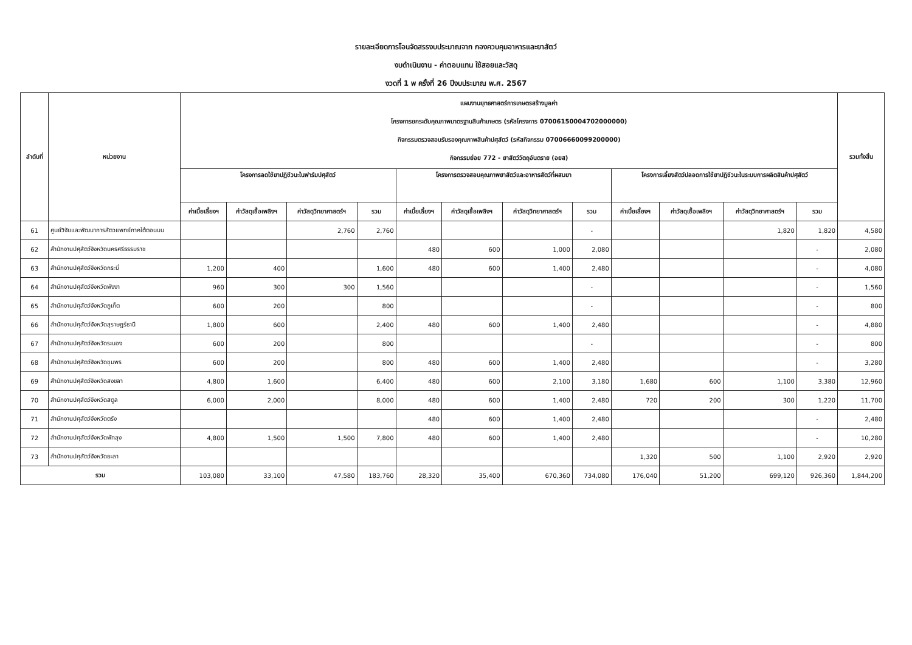รายละเอียดการโอนจัดสรรงบประมาณจาก กองควบคุมอาหารและยาสัตว์
งบดำเนินงาน - ค่าตอบแทน ใช้สอยและวัสดุ
งวดที่ 1 พ ครั้งที่ 26 ปีงบประมาณ พ.ศ. 2567
| ลำดับที่ | หน่วยงาน | แผนงานยุทธศาสตร์การเกษตรสร้างมูลค่า โครงการยกระดับคุณภาพมาตรฐานสินค้าเกษตร (รหัสโครงการ 07006150004702000000) กิจกรรมตรวจสอบรับรองคุณภาพสินค้าปศุสัตว์ (รหัสกิจกรรม 07006660099200000) กิจกรรมย่อย 772 - ยาสัตว์วัตถุอันตราย (อยส) | | | | | | | | | | | | รวมทั้งสิ้น |
| --- | --- | --- | --- | --- | --- | --- | --- | --- | --- | --- | --- | --- | --- | --- |
| | | โครงการลดใช้ยาปฏิชีวนะในฟาร์มปศุสัตว์ | | | | โครงการตรวจสอบคุณภาพยาสัตว์และอาหารสัตว์ที่ผสมยา | | | | โครงการเลี้ยงสัตว์ปลอดการใช้ยาปฏิชีวนะในระบบการผลิตสินค้าปศุสัตว์ | | | | |
| | | ค่าเบี้ยเลี้ยงฯ | ค่าวัสดุเชื้อเพลิงฯ | ค่าวัสดุวิทยาศาสตร์ฯ | รวม | ค่าเบี้ยเลี้ยงฯ | ค่าวัสดุเชื้อเพลิงฯ | ค่าวัสดุวิทยาศาสตร์ฯ | รวม | ค่าเบี้ยเลี้ยงฯ | ค่าวัสดุเชื้อเพลิงฯ | ค่าวัสดุวิทยาศาสตร์ฯ | รวม | |
| 61 | ศูนย์วิจัยและพัฒนาการสัตวแพทย์ภาคใต้ตอนบน | | | 2,760 | 2,760 | | | | - | | | 1,820 | 1,820 | 4,580 |
| 62 | สำนักงานปศุสัตว์จังหวัดนครศรีธรรมราช | | | | | 480 | 600 | 1,000 | 2,080 | | | | - | 2,080 |
| 63 | สำนักงานปศุสัตว์จังหวัดกระบี่ | 1,200 | 400 | | 1,600 | 480 | 600 | 1,400 | 2,480 | | | | - | 4,080 |
| 64 | สำนักงานปศุสัตว์จังหวัดพังงา | 960 | 300 | 300 | 1,560 | | | | - | | | | - | 1,560 |
| 65 | สำนักงานปศุสัตว์จังหวัดภูเก็ต | 600 | 200 | | 800 | | | | - | | | | - | 800 |
| 66 | สำนักงานปศุสัตว์จังหวัดสุราษฎร์ธานี | 1,800 | 600 | | 2,400 | 480 | 600 | 1,400 | 2,480 | | | | - | 4,880 |
| 67 | สำนักงานปศุสัตว์จังหวัดระนอง | 600 | 200 | | 800 | | | | - | | | | - | 800 |
| 68 | สำนักงานปศุสัตว์จังหวัดชุมพร | 600 | 200 | | 800 | 480 | 600 | 1,400 | 2,480 | | | | - | 3,280 |
| 69 | สำนักงานปศุสัตว์จังหวัดสงขลา | 4,800 | 1,600 | | 6,400 | 480 | 600 | 2,100 | 3,180 | 1,680 | 600 | 1,100 | 3,380 | 12,960 |
| 70 | สำนักงานปศุสัตว์จังหวัดสตูล | 6,000 | 2,000 | | 8,000 | 480 | 600 | 1,400 | 2,480 | 720 | 200 | 300 | 1,220 | 11,700 |
| 71 | สำนักงานปศุสัตว์จังหวัดตรัง | | | | | 480 | 600 | 1,400 | 2,480 | | | | - | 2,480 |
| 72 | สำนักงานปศุสัตว์จังหวัดพัทลุง | 4,800 | 1,500 | 1,500 | 7,800 | 480 | 600 | 1,400 | 2,480 | | | | - | 10,280 |
| 73 | สำนักงานปศุสัตว์จังหวัดยะลา | | | | | | | | | 1,320 | 500 | 1,100 | 2,920 | 2,920 |
| รวม | | 103,080 | 33,100 | 47,580 | 183,760 | 28,320 | 35,400 | 670,360 | 734,080 | 176,040 | 51,200 | 699,120 | 926,360 | 1,844,200 |